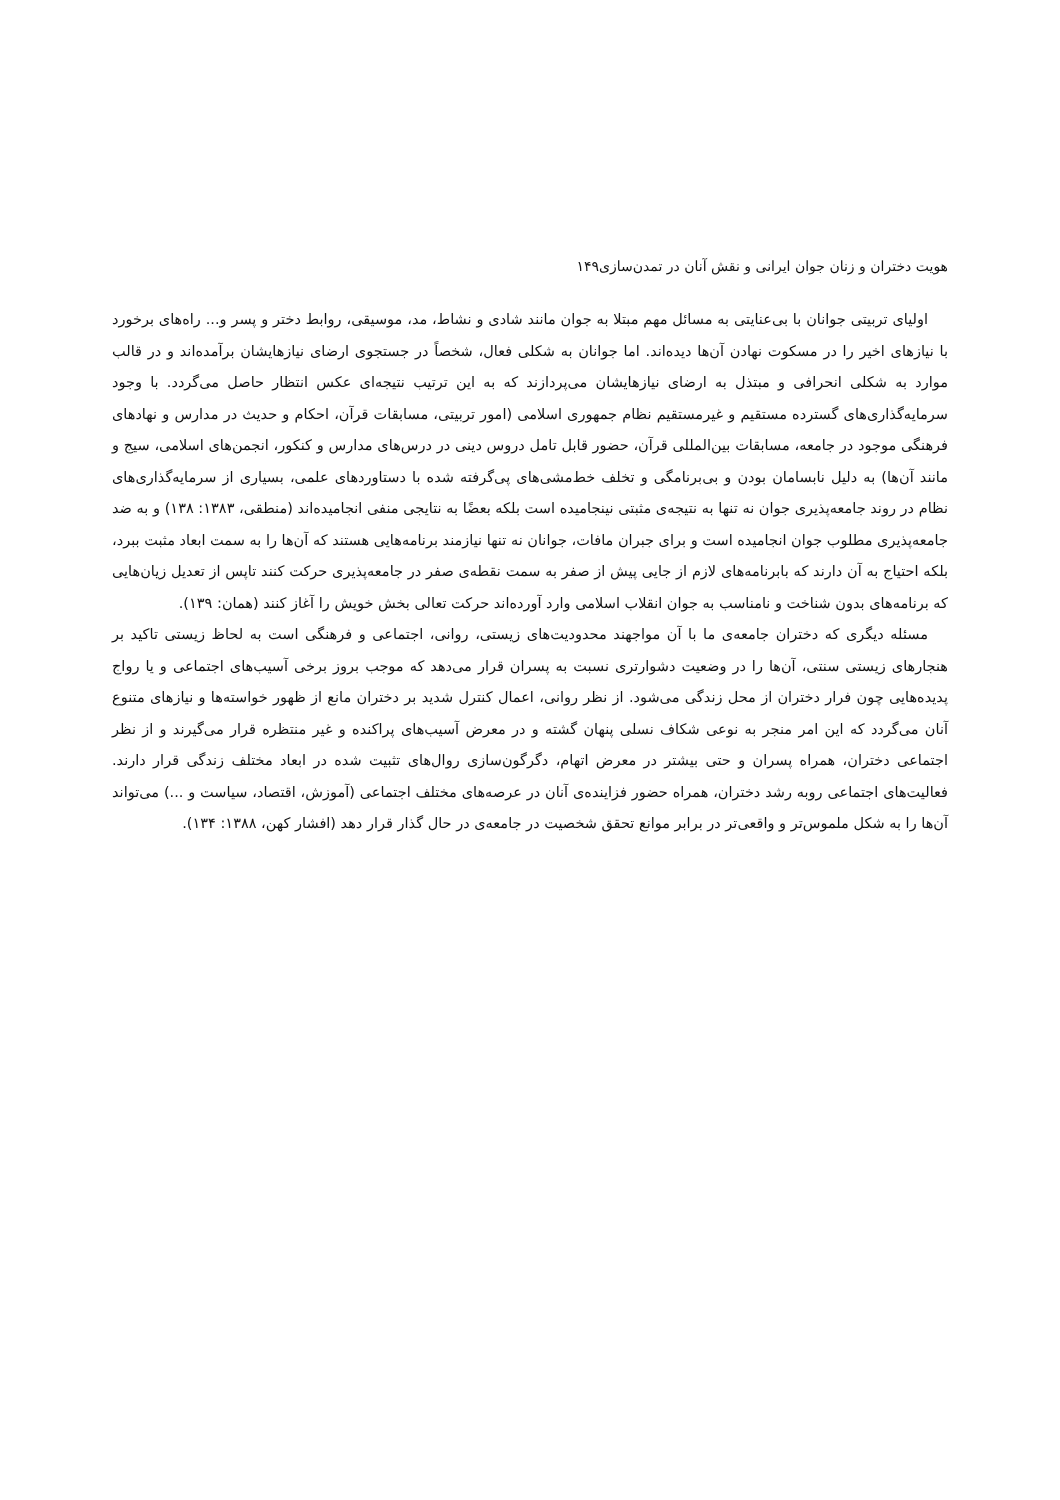هویت دختران و زنان جوان ایرانی و نقش آنان در تمدن‌سازی۱۴۹
اولیای تربیتی جوانان با بی‌عنایتی به مسائل مهم مبتلا به جوان مانند شادی و نشاط، مد، موسیقی، روابط دختر و پسر و... راه‌های برخورد با نیازهای اخیر را در مسکوت نهادن آن‌ها دیده‌اند. اما جوانان به شکلی فعال، شخصاً در جستجوی ارضای نیازهایشان برآمده‌اند و در قالب موارد به شکلی انحرافی و مبتذل به ارضای نیازهایشان می‌پردازند که به این ترتیب نتیجه‌ای عکس انتظار حاصل می‌گردد. با وجود سرمایه‌گذاری‌های گسترده مستقیم و غیرمستقیم نظام جمهوری اسلامی (امور تربیتی، مسابقات قرآن، احکام و حدیث در مدارس و نهادهای فرهنگی موجود در جامعه، مسابقات بین‌المللی قرآن، حضور قابل تامل دروس دینی در درس‌های مدارس و کنکور، انجمن‌های اسلامی، سیج و مانند آن‌ها) به دلیل نابسامان بودن و بی‌برنامگی و تخلف خط‌مشی‌های پی‌گرفته شده با دستاوردهای علمی، بسیاری از سرمایه‌گذاری‌های نظام در روند جامعه‌پذیری جوان نه تنها به نتیجه‌ی مثبتی نینجامیده است بلکه بعضًا به نتایجی منفی انجامیده‌اند (منطقی، ۱۳۸۳: ۱۳۸) و به ضد جامعه‌پذیری مطلوب جوان انجامیده است و برای جبران مافات، جوانان نه تنها نیازمند برنامه‌هایی هستند که آن‌ها را به سمت ابعاد مثبت ببرد، بلکه احتیاج به آن دارند که بابرنامه‌های لازم از جایی پیش از صفر به سمت نقطه‌ی صفر در جامعه‌پذیری حرکت کنند تاپس از تعدیل زیان‌هایی که برنامه‌های بدون شناخت و نامناسب به جوان انقلاب اسلامی وارد آورده‌اند حرکت تعالی بخش خویش را آغاز کنند (همان: ۱۳۹).
مسئله دیگری که دختران جامعه‌ی ما با آن مواجهند محدودیت‌های زیستی، روانی، اجتماعی و فرهنگی است به لحاظ زیستی تاکید بر هنجارهای زیستی سنتی، آن‌ها را در وضعیت دشوارتری نسبت به پسران قرار می‌دهد که موجب بروز برخی آسیب‌های اجتماعی و یا رواج پدیده‌هایی چون فرار دختران از محل زندگی می‌شود. از نظر روانی، اعمال کنترل شدید بر دختران مانع از ظهور خواسته‌ها و نیازهای متنوع آنان می‌گردد که این امر منجر به نوعی شکاف نسلی پنهان گشته و در معرض آسیب‌های پراکنده و غیر منتظره قرار می‌گیرند و از نظر اجتماعی دختران، همراه پسران و حتی بیشتر در معرض اتهام، دگرگون‌سازی روال‌های تثبیت شده در ابعاد مختلف زندگی قرار دارند. فعالیت‌های اجتماعی روبه رشد دختران، همراه حضور فزاینده‌ی آنان در عرصه‌های مختلف اجتماعی (آموزش، اقتصاد، سیاست و ...) می‌تواند آن‌ها را به شکل ملموس‌تر و واقعی‌تر در برابر موانع تحقق شخصیت در جامعه‌ی در حال گذار قرار دهد (افشار کهن، ۱۳۸۸: ۱۳۴).